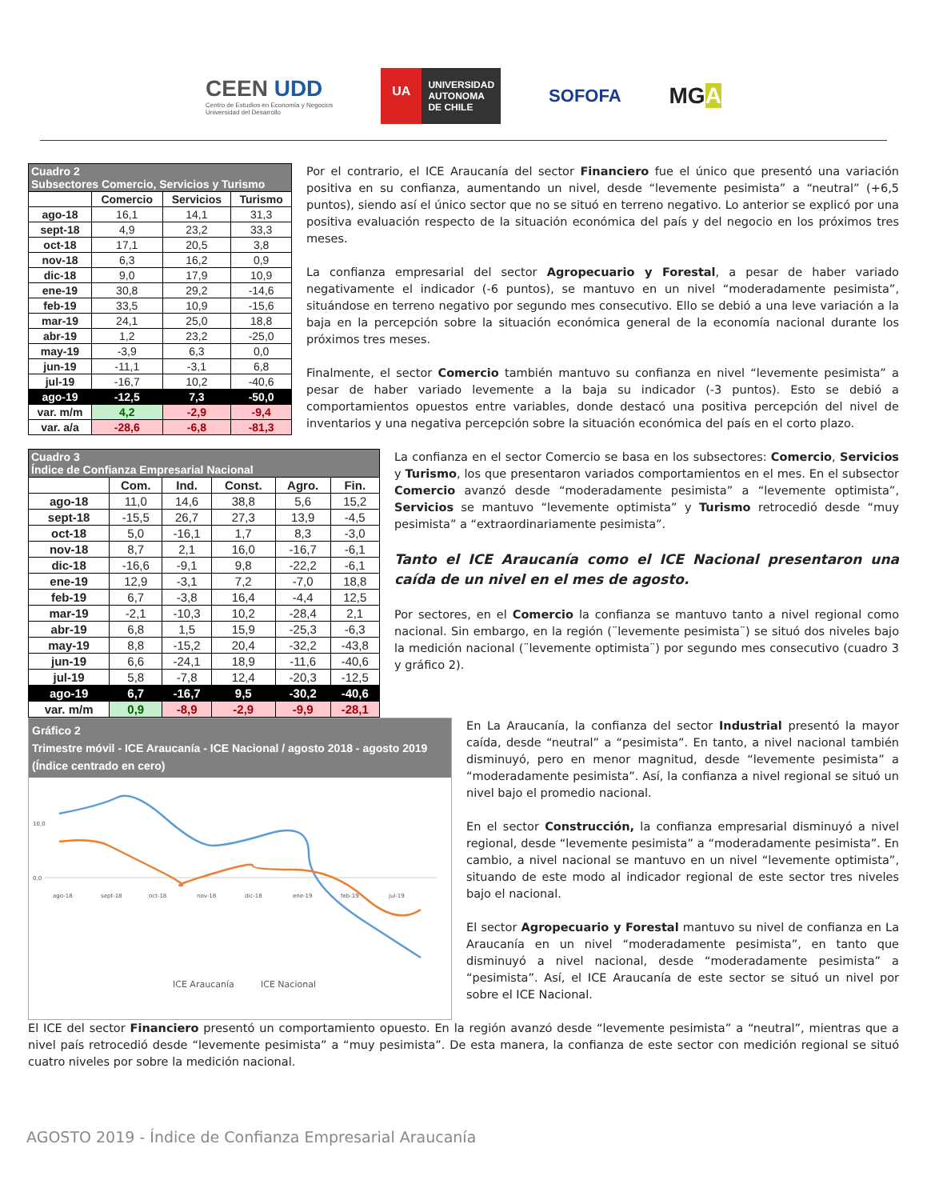CEEN UDD
Centro de Estudios en Economía y Negocios
Universidad del Desarrollo
UA
UNIVERSIDAD
AUTONOMA
DE CHILE
SOFOFA
MGA
| Cuadro 2 Subsectores Comercio, Servicios y Turismo | | | |
| | Comercio | Servicios | Turismo |
| ago-18 | 16,1 | 14,1 | 31,3 |
| sept-18 | 4,9 | 23,2 | 33,3 |
| oct-18 | 17,1 | 20,5 | 3,8 |
| nov-18 | 6,3 | 16,2 | 0,9 |
| dic-18 | 9,0 | 17,9 | 10,9 |
| ene-19 | 30,8 | 29,2 | -14,6 |
| feb-19 | 33,5 | 10,9 | -15,6 |
| mar-19 | 24,1 | 25,0 | 18,8 |
| abr-19 | 1,2 | 23,2 | -25,0 |
| may-19 | -3,9 | 6,3 | 0,0 |
| jun-19 | -11,1 | -3,1 | 6,8 |
| jul-19 | -16,7 | 10,2 | -40,6 |
| ago-19 | -12,5 | 7,3 | -50,0 |
| var. m/m | 4,2 | -2,9 | -9,4 |
| var. a/a | -28,6 | -6,8 | -81,3 |
Por el contrario, el ICE Araucanía del sector Financiero fue el único que presentó una variación positiva en su confianza, aumentando un nivel, desde “levemente pesimista” a “neutral” (+6,5 puntos), siendo así el único sector que no se situó en terreno negativo. Lo anterior se explicó por una positiva evaluación respecto de la situación económica del país y del negocio en los próximos tres meses.
La confianza empresarial del sector Agropecuario y Forestal, a pesar de haber variado negativamente el indicador (-6 puntos), se mantuvo en un nivel “moderadamente pesimista”, situándose en terreno negativo por segundo mes consecutivo. Ello se debió a una leve variación a la baja en la percepción sobre la situación económica general de la economía nacional durante los próximos tres meses.
Finalmente, el sector Comercio también mantuvo su confianza en nivel “levemente pesimista” a pesar de haber variado levemente a la baja su indicador (-3 puntos). Esto se debió a comportamientos opuestos entre variables, donde destacó una positiva percepción del nivel de inventarios y una negativa percepción sobre la situación económica del país en el corto plazo.
| Cuadro 3 Índice de Confianza Empresarial Nacional | | | | | |
| | Com. | Ind. | Const. | Agro. | Fin. |
| ago-18 | 11,0 | 14,6 | 38,8 | 5,6 | 15,2 |
| sept-18 | -15,5 | 26,7 | 27,3 | 13,9 | -4,5 |
| oct-18 | 5,0 | -16,1 | 1,7 | 8,3 | -3,0 |
| nov-18 | 8,7 | 2,1 | 16,0 | -16,7 | -6,1 |
| dic-18 | -16,6 | -9,1 | 9,8 | -22,2 | -6,1 |
| ene-19 | 12,9 | -3,1 | 7,2 | -7,0 | 18,8 |
| feb-19 | 6,7 | -3,8 | 16,4 | -4,4 | 12,5 |
| mar-19 | -2,1 | -10,3 | 10,2 | -28,4 | 2,1 |
| abr-19 | 6,8 | 1,5 | 15,9 | -25,3 | -6,3 |
| may-19 | 8,8 | -15,2 | 20,4 | -32,2 | -43,8 |
| jun-19 | 6,6 | -24,1 | 18,9 | -11,6 | -40,6 |
| jul-19 | 5,8 | -7,8 | 12,4 | -20,3 | -12,5 |
| ago-19 | 6,7 | -16,7 | 9,5 | -30,2 | -40,6 |
| var. m/m | 0,9 | -8,9 | -2,9 | -9,9 | -28,1 |
La confianza en el sector Comercio se basa en los subsectores: Comercio, Servicios y Turismo, los que presentaron variados comportamientos en el mes. En el subsector Comercio avanzó desde “moderadamente pesimista” a “levemente optimista”, Servicios se mantuvo “levemente optimista” y Turismo retrocedió desde “muy pesimista” a “extraordinariamente pesimista”.
Tanto el ICE Araucanía como el ICE Nacional presentaron una caída de un nivel en el mes de agosto.
Por sectores, en el Comercio la confianza se mantuvo tanto a nivel regional como nacional. Sin embargo, en la región (¨levemente pesimista¨) se situó dos niveles bajo la medición nacional (¨levemente optimista¨) por segundo mes consecutivo (cuadro 3 y gráfico 2).
Gráfico 2
Trimestre móvil - ICE Araucanía - ICE Nacional / agosto 2018 - agosto 2019
(Índice centrado en cero)
0,0
10,0
ago-18
sept-18
oct-18
nov-18
dic-18
ene-19
feb-19
jul-19
ICE Araucanía
ICE Nacional
En La Araucanía, la confianza del sector Industrial presentó la mayor caída, desde “neutral” a “pesimista”. En tanto, a nivel nacional también disminuyó, pero en menor magnitud, desde “levemente pesimista” a “moderadamente pesimista”. Así, la confianza a nivel regional se situó un nivel bajo el promedio nacional.
En el sector Construcción, la confianza empresarial disminuyó a nivel regional, desde “levemente pesimista” a “moderadamente pesimista”. En cambio, a nivel nacional se mantuvo en un nivel “levemente optimista”, situando de este modo al indicador regional de este sector tres niveles bajo el nacional.
El sector Agropecuario y Forestal mantuvo su nivel de confianza en La Araucanía en un nivel “moderadamente pesimista”, en tanto que disminuyó a nivel nacional, desde “moderadamente pesimista” a “pesimista”. Así, el ICE Araucanía de este sector se situó un nivel por sobre el ICE Nacional.
El ICE del sector Financiero presentó un comportamiento opuesto. En la región avanzó desde “levemente pesimista” a “neutral”, mientras que a nivel país retrocedió desde “levemente pesimista” a “muy pesimista”. De esta manera, la confianza de este sector con medición regional se situó cuatro niveles por sobre la medición nacional.
AGOSTO 2019 - Índice de Confianza Empresarial Araucanía